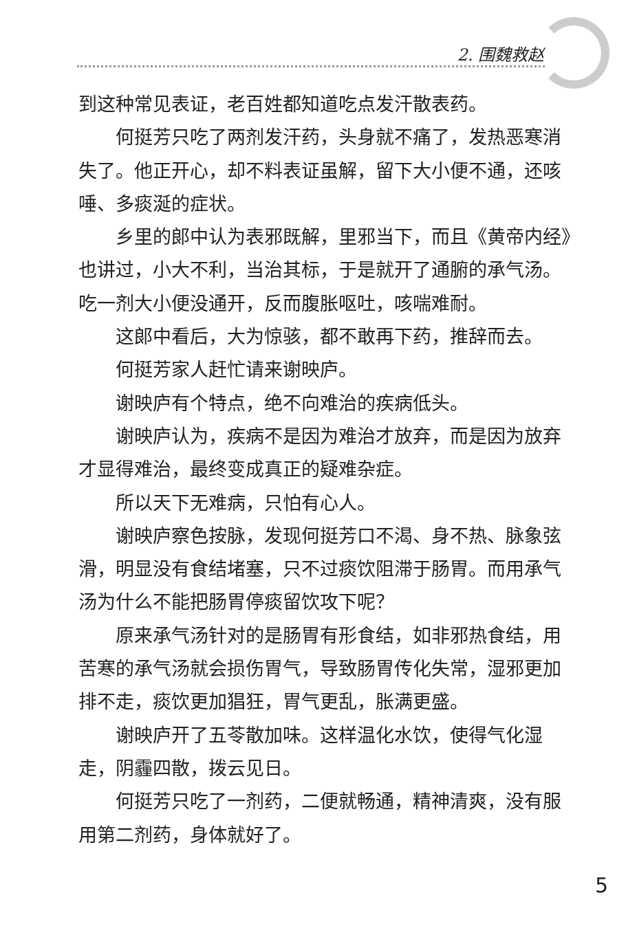2. 围魏救赵
到这种常见表证，老百姓都知道吃点发汗散表药。
何挺芳只吃了两剂发汗药，头身就不痛了，发热恶寒消失了。他正开心，却不料表证虽解，留下大小便不通，还咳唾、多痰涎的症状。
乡里的郎中认为表邪既解，里邪当下，而且《黄帝内经》也讲过，小大不利，当治其标，于是就开了通腑的承气汤。吃一剂大小便没通开，反而腹胀呕吐，咳喘难耐。
这郎中看后，大为惊骇，都不敢再下药，推辞而去。
何挺芳家人赶忙请来谢映庐。
谢映庐有个特点，绝不向难治的疾病低头。
谢映庐认为，疾病不是因为难治才放弃，而是因为放弃才显得难治，最终变成真正的疑难杂症。
所以天下无难病，只怕有心人。
谢映庐察色按脉，发现何挺芳口不渴、身不热、脉象弦滑，明显没有食结堵塞，只不过痰饮阻滞于肠胃。而用承气汤为什么不能把肠胃停痰留饮攻下呢？
原来承气汤针对的是肠胃有形食结，如非邪热食结，用苦寒的承气汤就会损伤胃气，导致肠胃传化失常，湿邪更加排不走，痰饮更加猖狂，胃气更乱，胀满更盛。
谢映庐开了五苓散加味。这样温化水饮，使得气化湿走，阴霾四散，拨云见日。
何挺芳只吃了一剂药，二便就畅通，精神清爽，没有服用第二剂药，身体就好了。
5